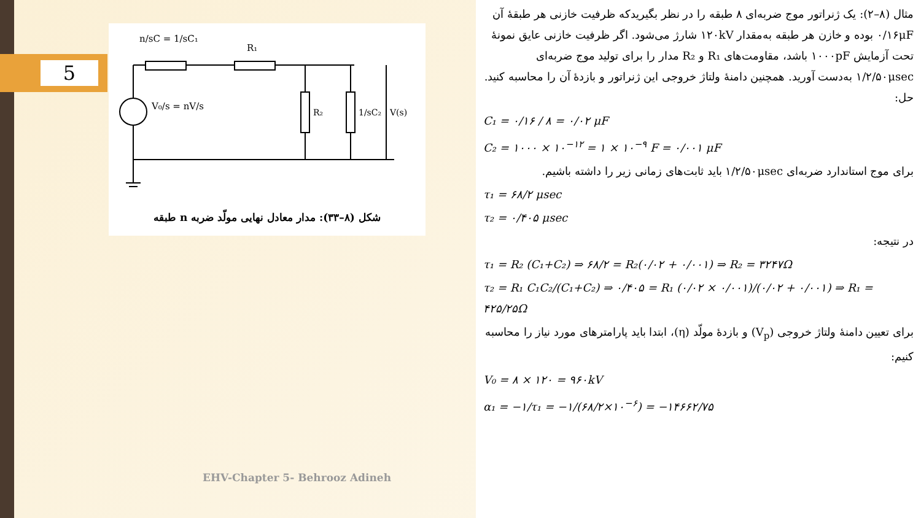5
n/sC = 1/sC₁
R₁
V₀/s = nV/s
R₂
1/sC₂
V(s)
شکل (۸–۳۳): مدار معادل نهایی مولّد ضربه n طبقه
EHV-Chapter 5- Behrooz Adineh
مثال (۸–۲): یک ژنراتور موج ضربه‌ای ۸ طبقه را در نظر بگیریدکه ظرفیت خازنی هر طبقهٔ آن ۰/۱۶μF بوده و خازن هر طبقه به‌مقدار ۱۲۰kV شارژ می‌شود. اگر ظرفیت خازنی عایق نمونهٔ تحت آزمایش ۱۰۰۰pF باشد، مقاومت‌های R₁ و R₂ مدار را برای تولید موج ضربه‌ای ۱/۲/۵۰μsec به‌دست آورید. همچنین دامنهٔ ولتاژ خروجی این ژنراتور و بازدهٔ آن را محاسبه کنید.
حل:
C₁ = ۰/۱۶ / ۸ = ۰/۰۲ μF
C₂ = ۱۰۰۰ × ۱۰<sup>−۱۲</sup> = ۱ × ۱۰<sup>−۹</sup> F = ۰/۰۰۱ μF
برای موج استاندارد ضربه‌ای ۱/۲/۵۰μsec باید ثابت‌های زمانی زیر را داشته باشیم.
τ₁ = ۶۸/۲ μsec
τ₂ = ۰/۴۰۵ μsec
در نتیجه:
τ₁ = R₂ (C₁+C₂) ⇒ ۶۸/۲ = R₂(۰/۰۲ + ۰/۰۰۱) ⇒ R₂ = ۳۲۴۷Ω
τ₂ = R₁ C₁C₂/(C₁+C₂) ⇒ ۰/۴۰۵ = R₁ (۰/۰۲ × ۰/۰۰۱)/(۰/۰۲ + ۰/۰۰۱) ⇒ R₁ = ۴۲۵/۲۵Ω
برای تعیین دامنهٔ ولتاژ خروجی (V<sub>p</sub>) و بازدهٔ مولّد (η)، ابتدا باید پارامترهای مورد نیاز را محاسبه کنیم:
V₀ = ۸ × ۱۲۰ = ۹۶۰kV
α₁ = −۱/τ₁ = −۱/(۶۸/۲×۱۰<sup>−۶</sup>) = −۱۴۶۶۲/۷۵